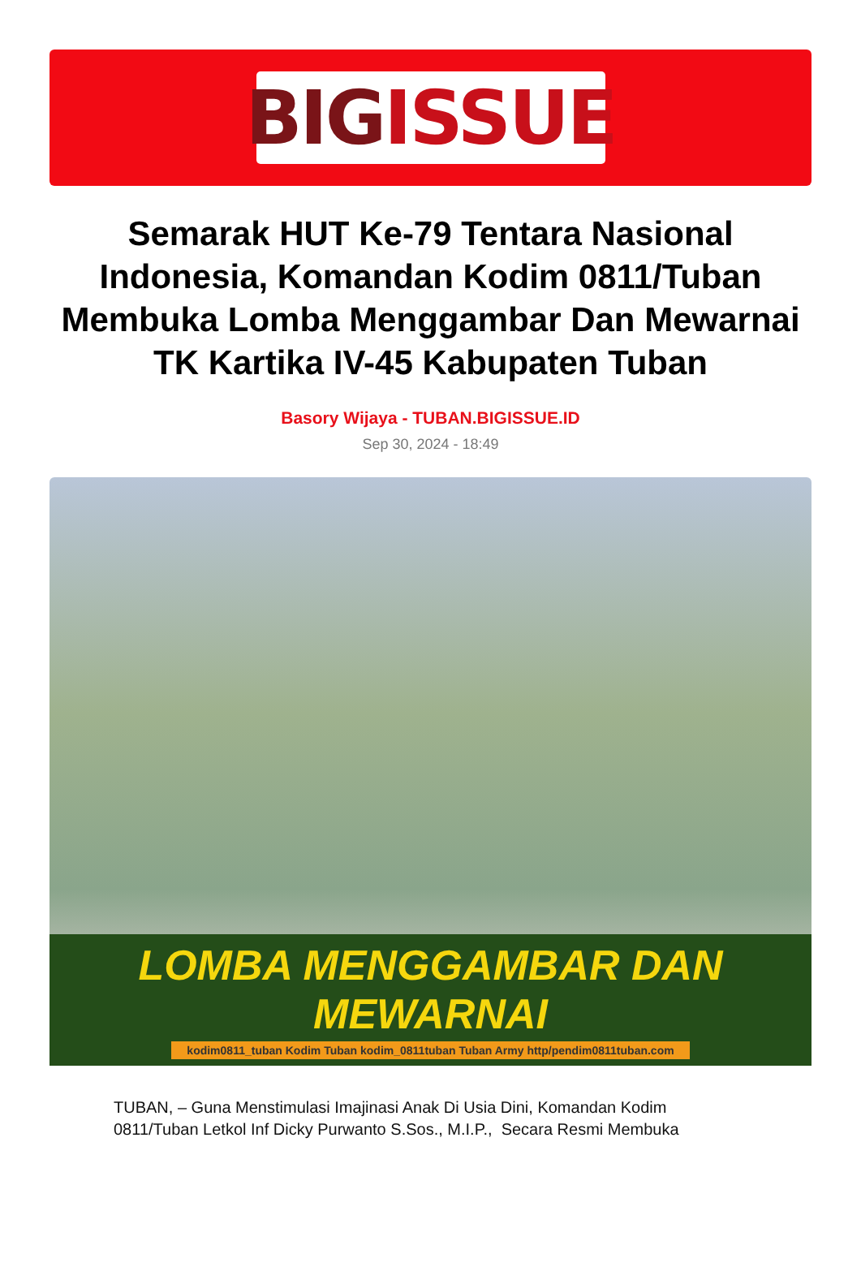BIG ISSUE
Semarak HUT Ke-79 Tentara Nasional Indonesia, Komandan Kodim 0811/Tuban Membuka Lomba Menggambar Dan Mewarnai TK Kartika IV-45 Kabupaten Tuban
Basory Wijaya - TUBAN.BIGISSUE.ID
Sep 30, 2024 - 18:49
LOMBA MENGGAMBAR DAN MEWARNAI
kodim0811_tuban Kodim Tuban kodim_0811tuban Tuban Army http/pendim0811tuban.com
TUBAN, – Guna Menstimulasi Imajinasi Anak Di Usia Dini, Komandan Kodim 0811/Tuban Letkol Inf Dicky Purwanto S.Sos., M.I.P., Secara Resmi Membuka